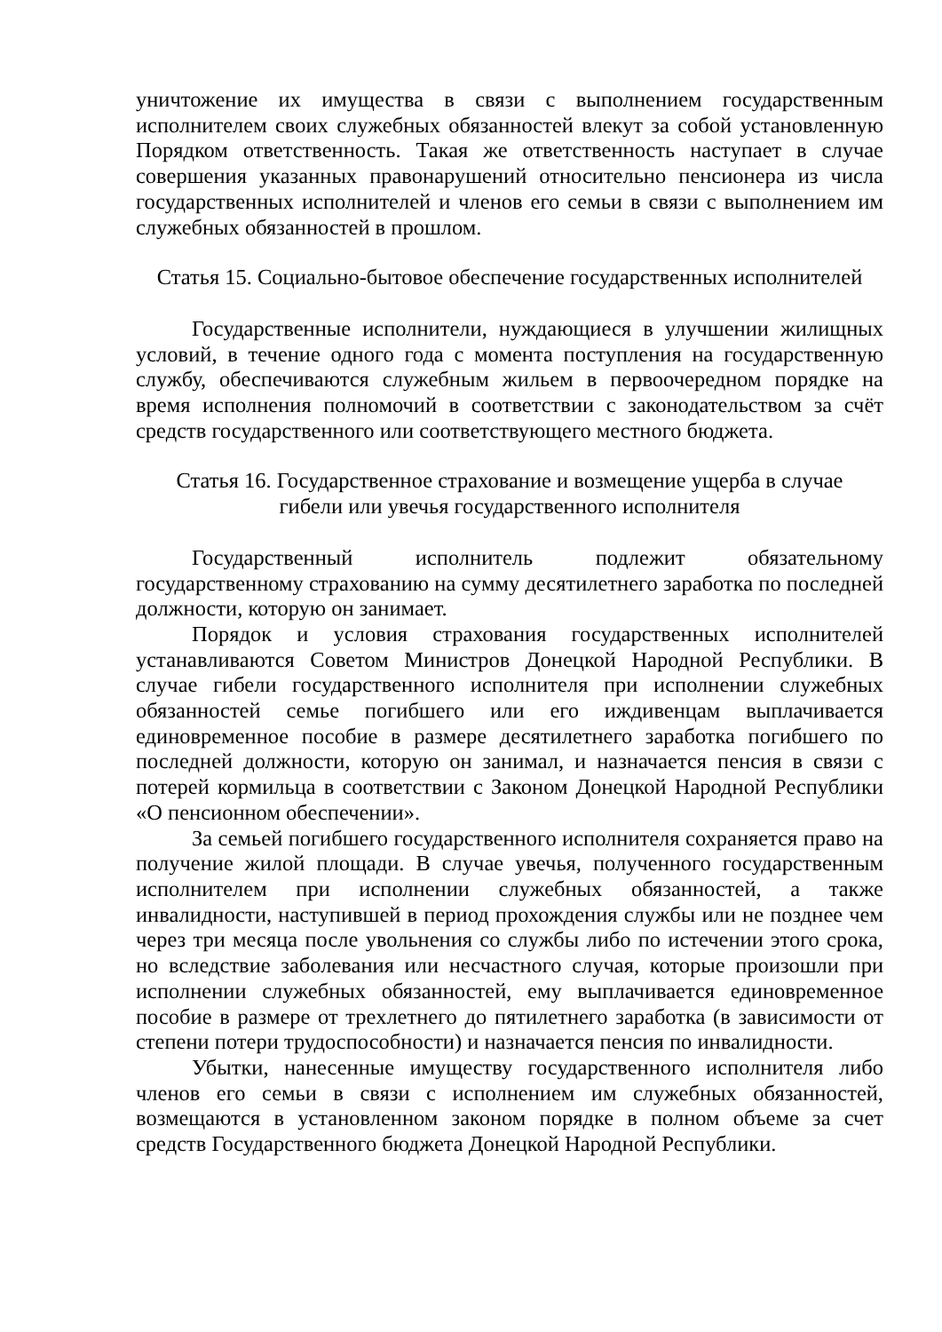уничтожение их имущества в связи с выполнением государственным исполнителем своих служебных обязанностей влекут за собой установленную Порядком ответственность. Такая же ответственность наступает в случае совершения указанных правонарушений относительно пенсионера из числа государственных исполнителей и членов его семьи в связи с выполнением им служебных обязанностей в прошлом.
Статья 15. Социально-бытовое обеспечение государственных исполнителей
Государственные исполнители, нуждающиеся в улучшении жилищных условий, в течение одного года с момента поступления на государственную службу, обеспечиваются служебным жильем в первоочередном порядке на время исполнения полномочий в соответствии с законодательством за счёт средств государственного или соответствующего местного бюджета.
Статья 16. Государственное страхование и возмещение ущерба в случае
гибели или увечья государственного исполнителя
Государственный исполнитель подлежит обязательному государственному страхованию на сумму десятилетнего заработка по последней должности, которую он занимает.
Порядок и условия страхования государственных исполнителей устанавливаются Советом Министров Донецкой Народной Республики. В случае гибели государственного исполнителя при исполнении служебных обязанностей семье погибшего или его иждивенцам выплачивается единовременное пособие в размере десятилетнего заработка погибшего по последней должности, которую он занимал, и назначается пенсия в связи с потерей кормильца в соответствии с Законом Донецкой Народной Республики «О пенсионном обеспечении».
За семьей погибшего государственного исполнителя сохраняется право на получение жилой площади. В случае увечья, полученного государственным исполнителем при исполнении служебных обязанностей, а также инвалидности, наступившей в период прохождения службы или не позднее чем через три месяца после увольнения со службы либо по истечении этого срока, но вследствие заболевания или несчастного случая, которые произошли при исполнении служебных обязанностей, ему выплачивается единовременное пособие в размере от трехлетнего до пятилетнего заработка (в зависимости от степени потери трудоспособности) и назначается пенсия по инвалидности.
Убытки, нанесенные имуществу государственного исполнителя либо членов его семьи в связи с исполнением им служебных обязанностей, возмещаются в установленном законом порядке в полном объеме за счет средств Государственного бюджета Донецкой Народной Республики.